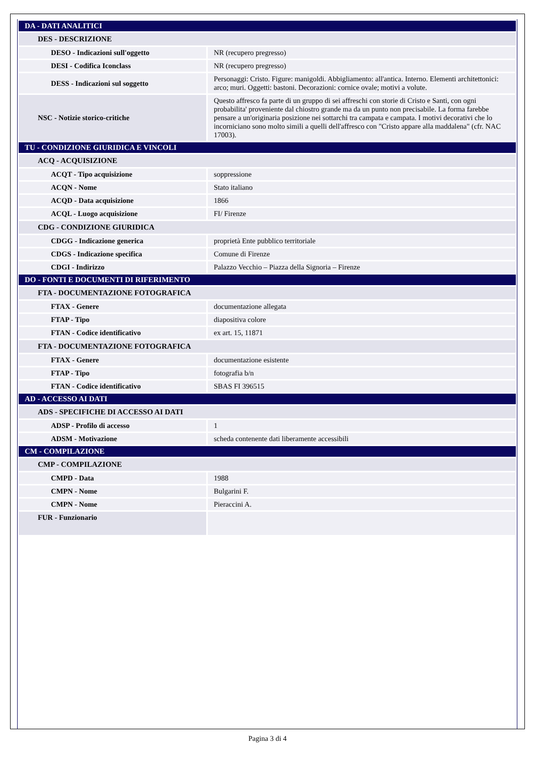| DA - DATI ANALITICI | |
| DES - DESCRIZIONE | |
| DESO - Indicazioni sull'oggetto | NR (recupero pregresso) |
| DESI - Codifica Iconclass | NR (recupero pregresso) |
| DESS - Indicazioni sul soggetto | Personaggi: Cristo. Figure: manigoldi. Abbigliamento: all'antica. Interno. Elementi architettonici: arco; muri. Oggetti: bastoni. Decorazioni: cornice ovale; motivi a volute. |
| NSC - Notizie storico-critiche | Questo affresco fa parte di un gruppo di sei affreschi con storie di Cristo e Santi, con ogni probabilita' proveniente dal chiostro grande ma da un punto non precisabile. La forma farebbe pensare a un'originaria posizione nei sottarchi tra campata e campata. I motivi decorativi che lo incorniciano sono molto simili a quelli dell'affresco con "Cristo appare alla maddalena" (cfr. NAC 17003). |
| TU - CONDIZIONE GIURIDICA E VINCOLI | |
| ACQ - ACQUISIZIONE | |
| ACQT - Tipo acquisizione | soppressione |
| ACQN - Nome | Stato italiano |
| ACQD - Data acquisizione | 1866 |
| ACQL - Luogo acquisizione | FI/ Firenze |
| CDG - CONDIZIONE GIURIDICA | |
| CDGG - Indicazione generica | proprietà Ente pubblico territoriale |
| CDGS - Indicazione specifica | Comune di Firenze |
| CDGI - Indirizzo | Palazzo Vecchio – Piazza della Signoria – Firenze |
| DO - FONTI E DOCUMENTI DI RIFERIMENTO | |
| FTA - DOCUMENTAZIONE FOTOGRAFICA | |
| FTAX - Genere | documentazione allegata |
| FTAP - Tipo | diapositiva colore |
| FTAN - Codice identificativo | ex art. 15, 11871 |
| FTA - DOCUMENTAZIONE FOTOGRAFICA | |
| FTAX - Genere | documentazione esistente |
| FTAP - Tipo | fotografia b/n |
| FTAN - Codice identificativo | SBAS FI 396515 |
| AD - ACCESSO AI DATI | |
| ADS - SPECIFICHE DI ACCESSO AI DATI | |
| ADSP - Profilo di accesso | 1 |
| ADSM - Motivazione | scheda contenente dati liberamente accessibili |
| CM - COMPILAZIONE | |
| CMP - COMPILAZIONE | |
| CMPD - Data | 1988 |
| CMPN - Nome | Bulgarini F. |
| CMPN - Nome | Pieraccini A. |
| FUR - Funzionario | |
Pagina 3 di 4